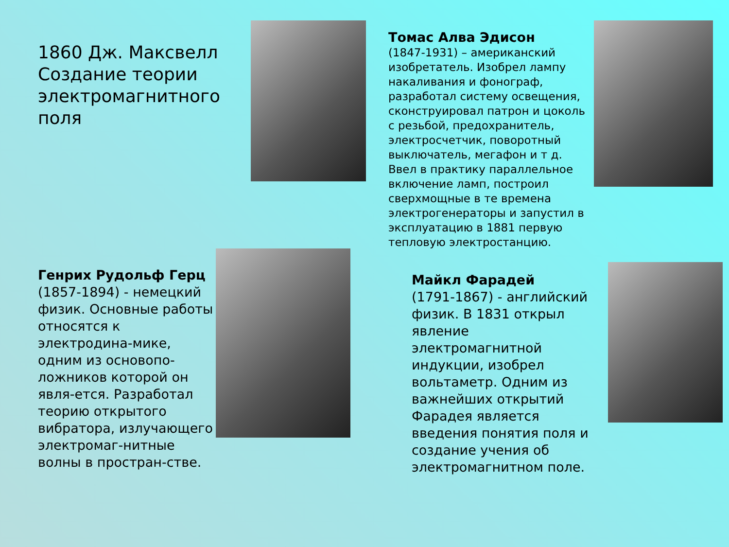1860 Дж. Максвелл Создание теории электромагнитного поля
Томас Алва Эдисон
(1847-1931) – американский изобретатель. Изобрел лампу накаливания и фонограф, разработал систему освещения, сконструировал патрон и цоколь с резьбой, предохранитель, электросчетчик, поворотный выключатель, мегафон и т д. Ввел в практику параллельное включение ламп, построил сверхмощные в те времена электрогенераторы и запустил в эксплуатацию в 1881 первую тепловую электростанцию.
Генрих Рудольф Герц
(1857-1894) - немецкий физик. Основные работы относятся к электродина-мике, одним из основопо-ложников которой он явля-ется. Разработал теорию открытого вибратора, излучающего электромаг-нитные волны в простран-стве.
Майкл Фарадей
(1791-1867) - английский физик. В 1831 открыл явление электромагнитной индукции, изобрел вольтаметр. Одним из важнейших открытий Фарадея является введения понятия поля и создание учения об электромагнитном поле.